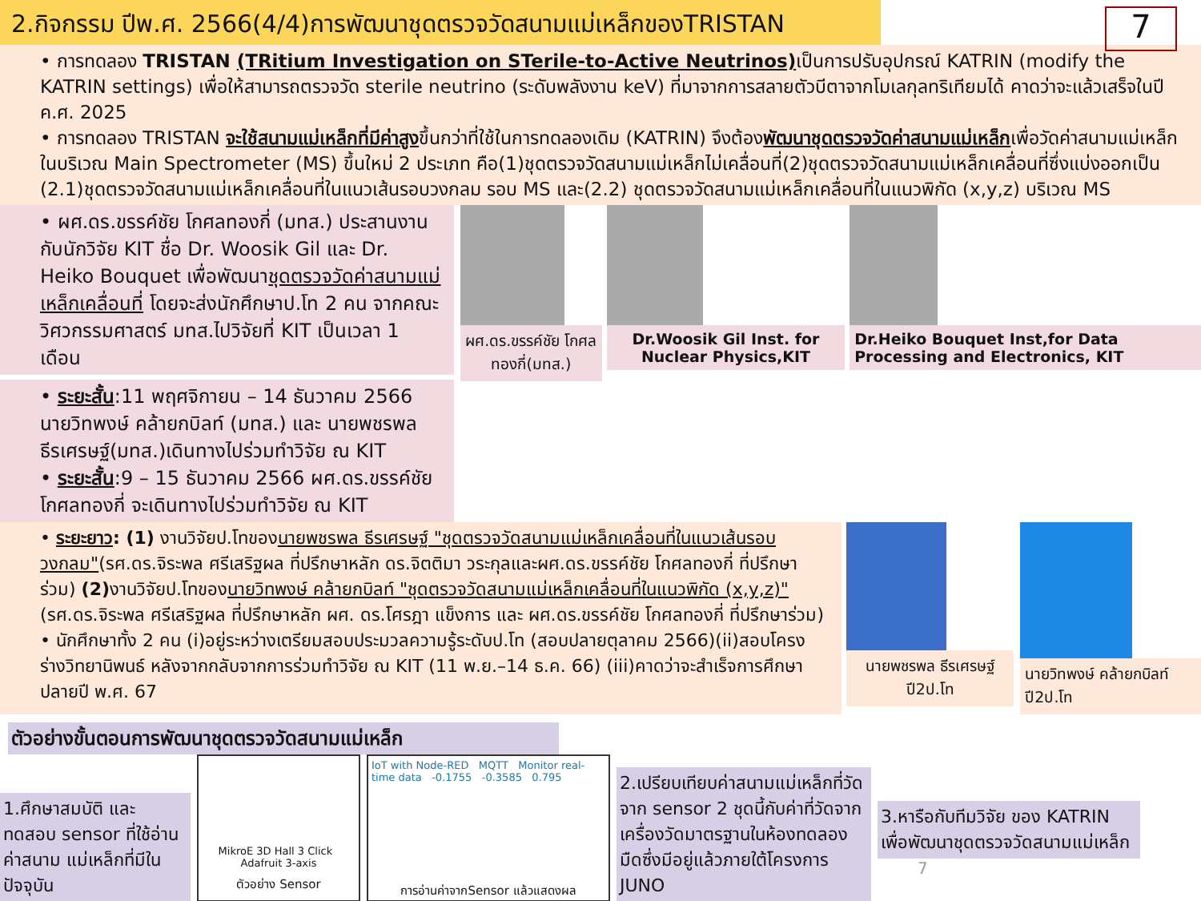2.กิจกรรม ปีพ.ศ. 2566(4/4)การพัฒนาชุดตรวจวัดสนามแม่เหล็กของTRISTAN
7
• การทดลอง TRISTAN (TRitium Investigation on STerile-to-Active Neutrinos) เป็นการปรับอุปกรณ์ KATRIN (modify the KATRIN settings) เพื่อให้สามารถตรวจวัด sterile neutrino (ระดับพลังงาน keV) ที่มาจากการสลายตัวบีตาจากโมเลกุลทริเทียมได้ คาดว่าจะแล้วเสร็จในปี ค.ศ. 2025
• การทดลอง TRISTAN จะใช้สนามแม่เหล็กที่มีค่าสูงขึ้นกว่าที่ใช้ในการทดลองเดิม (KATRIN) จึงต้องพัฒนาชุดตรวจวัดค่าสนามแม่เหล็กเพื่อวัดค่าสนามแม่เหล็กในบริเวณ Main Spectrometer (MS) ขึ้นใหม่ 2 ประเภท คือ(1)ชุดตรวจวัดสนามแม่เหล็กไม่เคลื่อนที่(2)ชุดตรวจวัดสนามแม่เหล็กเคลื่อนที่ซึ่งแบ่งออกเป็น (2.1)ชุดตรวจวัดสนามแม่เหล็กเคลื่อนที่ในแนวเส้นรอบวงกลม รอบ MS และ(2.2) ชุดตรวจวัดสนามแม่เหล็กเคลื่อนที่ในแนวพิกัด (x,y,z) บริเวณ MS
• ผศ.ดร.ขรรค์ชัย โกศลทองกี่ (มทส.) ประสานงานกับนักวิจัย KIT ชื่อ Dr. Woosik Gil และ Dr. Heiko Bouquet เพื่อพัฒนาชุดตรวจวัดค่าสนามแม่เหล็กเคลื่อนที่ โดยจะส่งนักศึกษาป.โท 2 คน จากคณะวิศวกรรมศาสตร์ มทส.ไปวิจัยที่ KIT เป็นเวลา 1 เดือน
• ระยะสั้น:11 พฤศจิกายน – 14 ธันวาคม 2566 นายวิทพงษ์ คล้ายกบิลท์ (มทส.) และ นายพชรพล ธีรเศรษฐ์(มทส.)เดินทางไปร่วมทำวิจัย ณ KIT
• ระยะสั้น:9 – 15 ธันวาคม 2566 ผศ.ดร.ขรรค์ชัย โกศลทองกี่ จะเดินทางไปร่วมทำวิจัย ณ KIT
ผศ.ดร.ขรรค์ชัย โกศลทองกี่(มทส.)
Dr.Woosik Gil Inst. for Nuclear Physics,KIT
Dr.Heiko Bouquet Inst,for Data Processing and Electronics, KIT
• ระยะยาว: (1) งานวิจัยป.โทของนายพชรพล ธีรเศรษฐ์ "ชุดตรวจวัดสนามแม่เหล็กเคลื่อนที่ในแนวเส้นรอบวงกลม"(รศ.ดร.จิระพล ศรีเสริฐผล ที่ปรึกษาหลัก ดร.จิตติมา วระกุลและผศ.ดร.ขรรค์ชัย โกศลทองกี่ ที่ปรึกษาร่วม) (2) งานวิจัยป.โทของนายวิทพงษ์ คล้ายกบิลท์ "ชุดตรวจวัดสนามแม่เหล็กเคลื่อนที่ในแนวพิกัด (x,y,z)"(รศ.ดร.จิระพล ศรีเสริฐผล ที่ปรึกษาหลัก ผศ. ดร.โศรฎา แข็งการ และ ผศ.ดร.ขรรค์ชัย โกศลทองกี่ ที่ปรึกษาร่วม)
• นักศึกษาทั้ง 2 คน (i)อยู่ระหว่างเตรียมสอบประมวลความรู้ระดับป.โท (สอบปลายตุลาคม 2566)(ii)สอบโครงร่างวิทยานิพนธ์ หลังจากกลับจากการร่วมทำวิจัย ณ KIT (11 พ.ย.–14 ธ.ค. 66) (iii)คาดว่าจะสำเร็จการศึกษาปลายปี พ.ศ. 67
นายพชรพล ธีรเศรษฐ์ ปี2ป.โท นายวิทพงษ์ คล้ายกบิลท์ ปี2ป.โท
ตัวอย่างขั้นตอนการพัฒนาชุดตรวจวัดสนามแม่เหล็ก
1.ศึกษาสมบัติ และทดสอบ sensor ที่ใช้อ่านค่าสนาม แม่เหล็กที่มีในปัจจุบัน
MikroE 3D Hall 3 Click Adafruit 3-axis
ตัวอย่าง Sensor
IoT with Node-RED MQTT Monitor real-time data -0.1755 -0.3585 0.795
การอ่านค่าจากSensor แล้วแสดงผล
2.เปรียบเทียบค่าสนามแม่เหล็กที่วัดจาก sensor 2 ชุดนี้กับค่าที่วัดจากเครื่องวัดมาตรฐานในห้องทดลองมืดซึ่งมีอยู่แล้วภายใต้โครงการ JUNO
3.หารือกับทีมวิจัย ของ KATRIN เพื่อพัฒนาชุดตรวจวัดสนามแม่เหล็ก
7